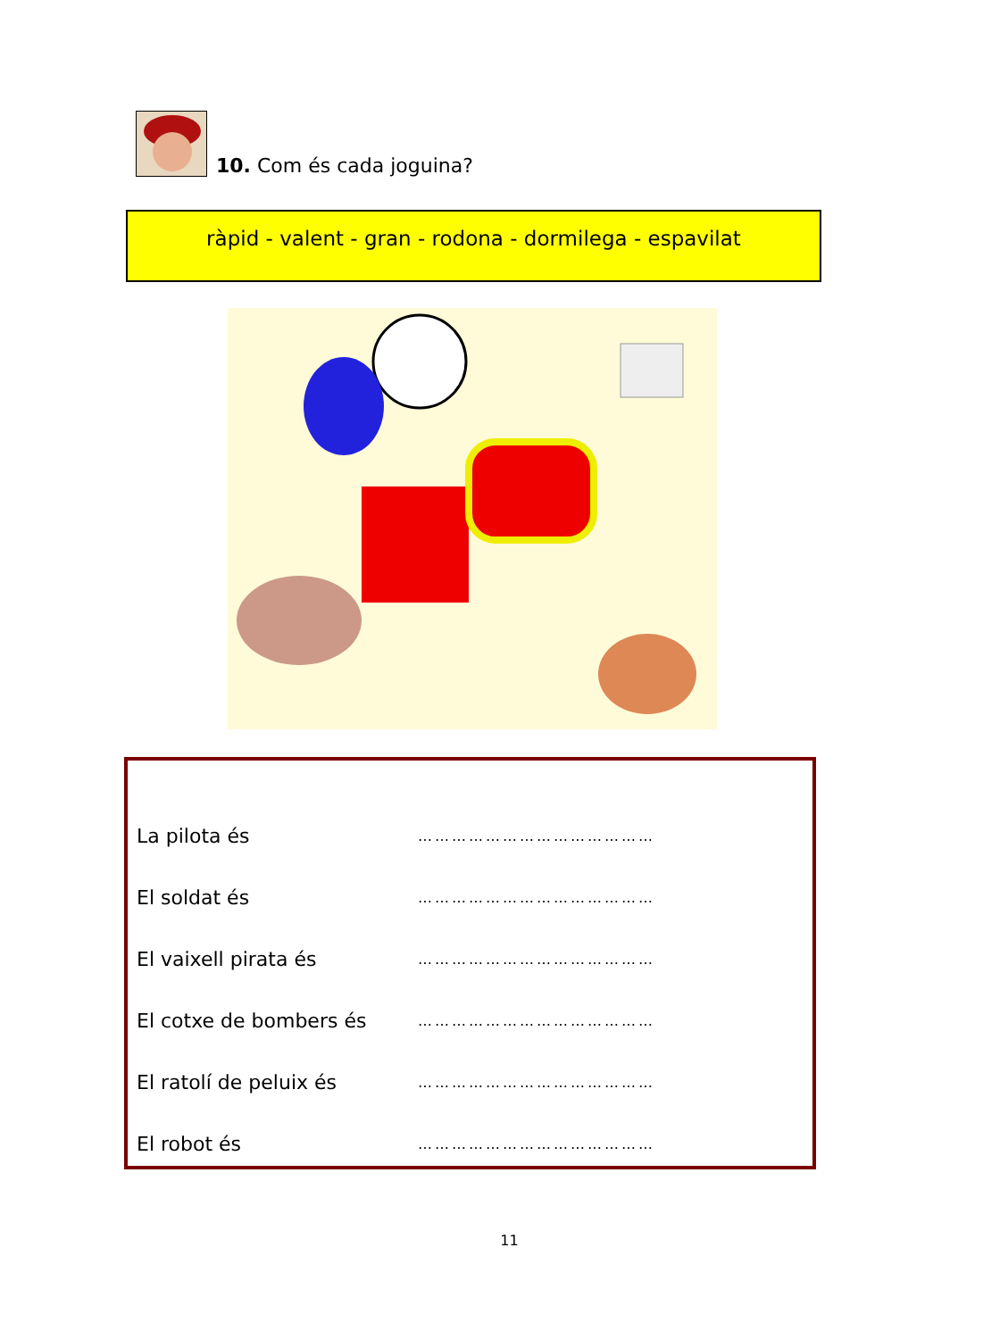10. Com és cada joguina?
ràpid - valent - gran - rodona - dormilega - espavilat
La pilota és ……………………………………
El soldat és ……………………………………
El vaixell pirata és ……………………………………
El cotxe de bombers és ……………………………………
El ratolí de peluix és ……………………………………
El robot és ……………………………………
11